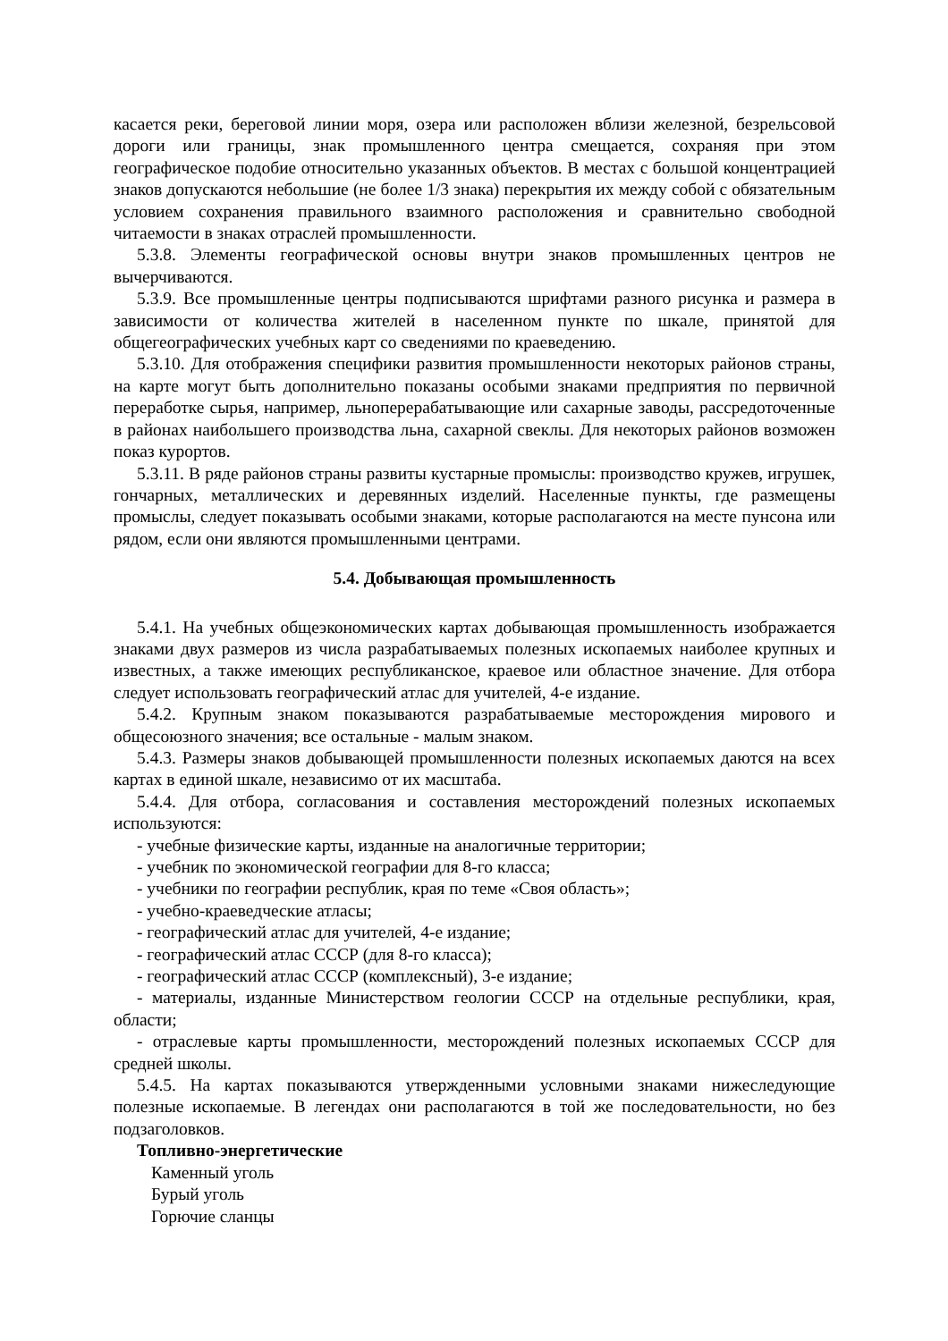касается реки, береговой линии моря, озера или расположен вблизи железной, безрельсовой дороги или границы, знак промышленного центра смещается, сохраняя при этом географическое подобие относительно указанных объектов. В местах с большой концентрацией знаков допускаются небольшие (не более 1/3 знака) перекрытия их между собой с обязательным условием сохранения правильного взаимного расположения и сравнительно свободной читаемости в знаках отраслей промышленности.
5.3.8. Элементы географической основы внутри знаков промышленных центров не вычерчиваются.
5.3.9. Все промышленные центры подписываются шрифтами разного рисунка и размера в зависимости от количества жителей в населенном пункте по шкале, принятой для общегеографических учебных карт со сведениями по краеведению.
5.3.10. Для отображения специфики развития промышленности некоторых районов страны, на карте могут быть дополнительно показаны особыми знаками предприятия по первичной переработке сырья, например, льноперерабатывающие или сахарные заводы, рассредоточенные в районах наибольшего производства льна, сахарной свеклы. Для некоторых районов возможен показ курортов.
5.3.11. В ряде районов страны развиты кустарные промыслы: производство кружев, игрушек, гончарных, металлических и деревянных изделий. Населенные пункты, где размещены промыслы, следует показывать особыми знаками, которые располагаются на месте пунсона или рядом, если они являются промышленными центрами.
5.4. Добывающая промышленность
5.4.1. На учебных общеэкономических картах добывающая промышленность изображается знаками двух размеров из числа разрабатываемых полезных ископаемых наиболее крупных и известных, а также имеющих республиканское, краевое или областное значение. Для отбора следует использовать географический атлас для учителей, 4-е издание.
5.4.2. Крупным знаком показываются разрабатываемые месторождения мирового и общесоюзного значения; все остальные - малым знаком.
5.4.3. Размеры знаков добывающей промышленности полезных ископаемых даются на всех картах в единой шкале, независимо от их масштаба.
5.4.4. Для отбора, согласования и составления месторождений полезных ископаемых используются:
- учебные физические карты, изданные на аналогичные территории;
- учебник по экономической географии для 8-го класса;
- учебники по географии республик, края по теме «Своя область»;
- учебно-краеведческие атласы;
- географический атлас для учителей, 4-е издание;
- географический атлас СССР (для 8-го класса);
- географический атлас СССР (комплексный), 3-е издание;
- материалы, изданные Министерством геологии СССР на отдельные республики, края, области;
- отраслевые карты промышленности, месторождений полезных ископаемых СССР для средней школы.
5.4.5. На картах показываются утвержденными условными знаками нижеследующие полезные ископаемые. В легендах они располагаются в той же последовательности, но без подзаголовков.
Топливно-энергетические
Каменный уголь
Бурый уголь
Горючие сланцы